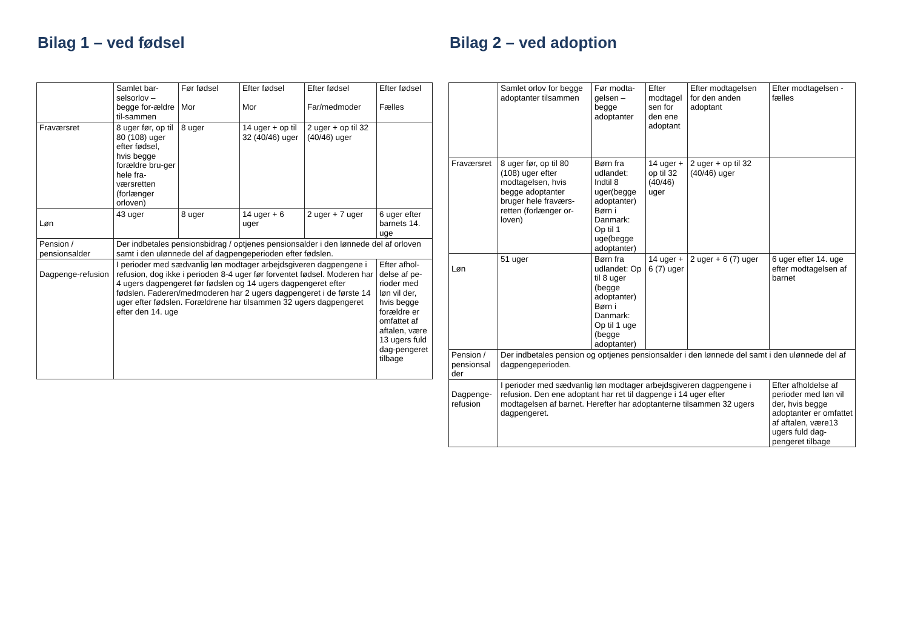Bilag 1 – ved fødsel
| | Samlet bar-selsorlov – begge for-ældre til-sammen | Før fødsel Mor | Efter fødsel Mor | Efter fødsel Far/medmoder | Efter fødsel Fælles |
| Fraværsret | 8 uger før, op til 80 (108) uger efter fødsel, hvis begge forældre bru-ger hele fra-værsretten (forlænger orloven) | 8 uger | 14 uger + op til 32 (40/46) uger | 2 uger + op til 32 (40/46) uger | |
| Løn | 43 uger | 8 uger | 14 uger + 6 uger | 2 uger + 7 uger | 6 uger efter barnets 14. uge |
| Pension / pensionsalder | Der indbetales pensionsbidrag / optjenes pensionsalder i den lønnede del af orloven samt i den ulønnede del af dagpengeperioden efter fødslen. | | | | |
| Dagpenge-refusion | I perioder med sædvanlig løn modtager arbejdsgiveren dagpengene i refusion, dog ikke i perioden 8-4 uger før forventet fødsel. Moderen har 4 ugers dagpengeret før fødslen og 14 ugers dagpengeret efter fødslen. Faderen/medmoderen har 2 ugers dagpengeret i de første 14 uger efter fødslen. Forældrene har tilsammen 32 ugers dagpengeret efter den 14. uge | | | | Efter afhol-delse af pe-rioder med løn vil der, hvis begge forældre er omfattet af aftalen, være 13 ugers fuld dag-pengeret tilbage |
Bilag 2 – ved adoption
| | Samlet orlov for begge adoptanter tilsammen | Før modta-gelsen – begge adoptanter | Efter modtagel sen for den ene adoptant | Efter modtagelsen for den anden adoptant | Efter modtagelsen - fælles |
| Fraværsret | 8 uger før, op til 80 (108) uger efter modtagelsen, hvis begge adoptanter bruger hele fraværs-retten (forlænger or-loven) | Børn fra udlandet: Indtil 8 uger(begge adoptanter) Børn i Danmark: Op til 1 uge(begge adoptanter) | 14 uger + op til 32 (40/46) uger | 2 uger + op til 32 (40/46) uger | |
| Løn | 51 uger | Børn fra udlandet: Op til 8 uger (begge adoptanter) Børn i Danmark: Op til 1 uge (begge adoptanter) | 14 uger + 6 (7) uger | 2 uger + 6 (7) uger | 6 uger efter 14. uge efter modtagelsen af barnet |
| Pension / pensionsal der | Der indbetales pension og optjenes pensionsalder i den lønnede del samt i den ulønnede del af dagpengeperioden. | | | | |
| Dagpenge-refusion | I perioder med sædvanlig løn modtager arbejdsgiveren dagpengene i refusion. Den ene adoptant har ret til dagpenge i 14 uger efter modtagelsen af barnet. Herefter har adoptanterne tilsammen 32 ugers dagpengeret. | | | | Efter afholdelse af perioder med løn vil der, hvis begge adoptanter er omfattet af aftalen, være13 ugers fuld dag-pengeret tilbage |